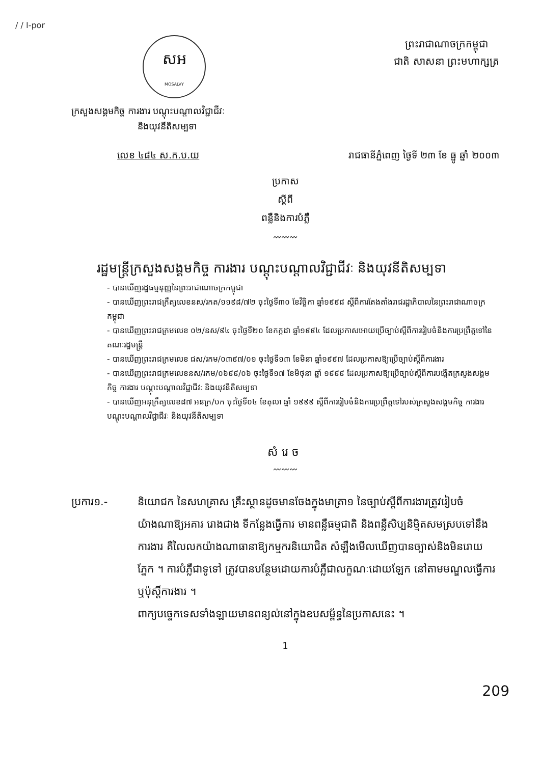/ / I-por
សអ
MOSALVY
ព្រះរាជាណាចក្រកម្ពុជា
ជាតិ សាសនា ព្រះមហាក្សត្រ
ក្រសួងសង្គមកិច្ច ការងារ បណ្តុះបណ្តាលវិជ្ជាជីវៈ
និងយុវនីតិសម្បទា
លេខ ៤៨៤ ស.ក.ប.យ រាជធានីភ្នំពេញ ថ្ងៃទី ២៣ ខែ ធ្នូ ឆ្នាំ ២០០៣
ប្រកាស
ស្តីពី
ពន្លឺនិងការបំភ្លឺ
〰〰〰
រដ្ឋមន្ត្រីក្រសួងសង្គមកិច្ច ការងារ បណ្តុះបណ្តាលវិជ្ជាជីវៈ និងយុវនីតិសម្បទា
- បានឃើញរដ្ឋធម្មនុញ្ញនៃព្រះរាជាណាចក្រកម្ពុជា
- បានឃើញព្រះរាជក្រឹត្យលេខនស/រកត/១១៩៨/៧២ ចុះថ្ងៃទី៣០ ខែវិច្ឆិកា ឆ្នាំ១៩៩៨ ស្តីពីការតែងតាំងរាជរដ្ឋាភិបាលនៃព្រះរាជាណាចក្រកម្ពុជា
- បានឃើញព្រះរាជក្រមលេខ ០២/នស/៩៤ ចុះថ្ងៃទី២០ ខែកក្កដា ឆ្នាំ១៩៩៤ ដែលប្រកាសអោយប្រើច្បាប់ស្តីពីការរៀបចំនិងការប្រព្រឹត្តទៅនៃគណៈរដ្ឋមន្ត្រី
- បានឃើញព្រះរាជក្រមលេខ ជស/រកម/០៣៩៧/០១ ចុះថ្ងៃទី១៣ ខែមិនា ឆ្នាំ១៩៩៧ ដែលប្រកាសឱ្យប្រើច្បាប់ស្តីពីការងារ
- បានឃើញព្រះរាជក្រមលេខនស/រកម/០៦៩៩/០៦ ចុះថ្ងៃទី១៧ ខែមិថុនា ឆ្នាំ ១៩៩៩ ដែលប្រកាសឱ្យប្រើច្បាប់ស្តីពីការបង្កើតក្រសួងសង្គមកិច្ច ការងារ បណ្តុះបណ្តាលវិជ្ជាជីវៈ និងយុវនីតិសម្បទា
- បានឃើញអនុក្រឹត្យលេខ៨៧ អនក្រ/បក ចុះថ្ងៃទី០៤ ខែតុលា ឆ្នាំ ១៩៩៩ ស្តីពីការរៀបចំនិងការប្រព្រឹត្តទៅរបស់ក្រសួងសង្គមកិច្ច ការងារ បណ្តុះបណ្តាលវិជ្ជាជីវៈ និងយុវនីតិសម្បទា
សំរេច
〰〰〰
ប្រការ១.- និយោជក នៃសហគ្រាស គ្រឹះស្ថានដូចមានចែងក្នុងមាត្រា១ នៃច្បាប់ស្តីពីការងារត្រូវរៀបចំយ៉ាងណាឱ្យអគារ រោងជាង ទីកន្លែងធ្វើការ មានពន្លឺធម្មជាតិ និងពន្លឺសិប្បនិម្មិតសមស្របទៅនឹងការងារ គឺលៃលកយ៉ាងណាធានាឱ្យកម្មករនិយោជិត សំឡឹងមើលឃើញបានច្បាស់និងមិនរោយភ្នែក ។ ការបំភ្លឺជាទូទៅ ត្រូវបានបន្ថែមដោយការបំភ្លឺជាលក្ខណៈដោយឡែក នៅតាមមណ្ឌលធ្វើការ ឬប៉ុស្តិ៍ការងារ ។
ពាក្យបច្ចេកទេសទាំងឡាយមានពន្យល់នៅក្នុងឧបសម្ព័ន្ធនៃប្រកាសនេះ ។
1
209